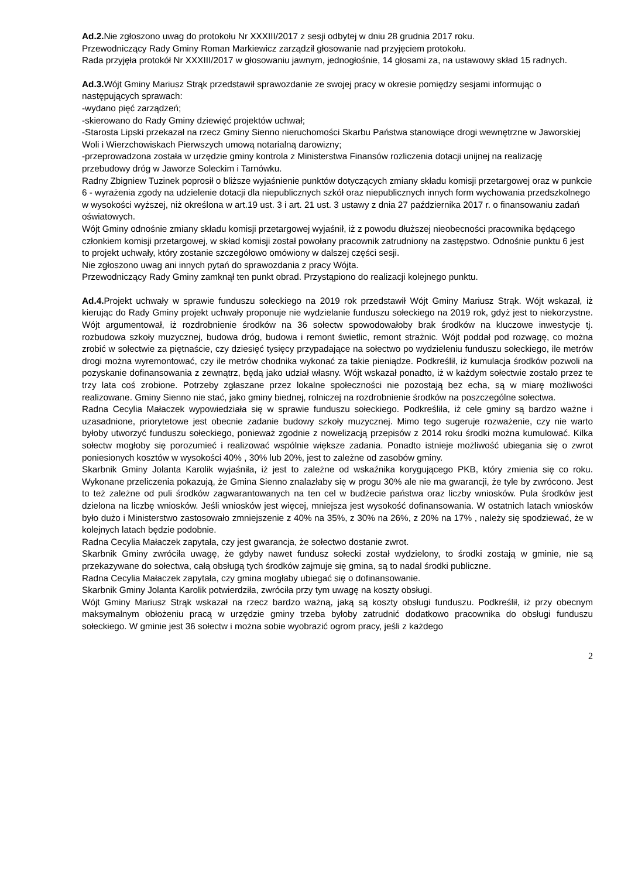Ad.2. Nie zgłoszono uwag do protokołu Nr XXXIII/2017 z sesji odbytej w dniu 28 grudnia 2017 roku.
Przewodniczący Rady Gminy Roman Markiewicz zarządził głosowanie nad przyjęciem protokołu.
Rada przyjęła protokół Nr XXXIII/2017 w głosowaniu jawnym, jednogłośnie, 14 głosami za, na ustawowy skład 15 radnych.
Ad.3. Wójt Gminy Mariusz Strąk przedstawił sprawozdanie ze swojej pracy w okresie pomiędzy sesjami informując o następujących sprawach:
-wydano pięć zarządzeń;
-skierowano do Rady Gminy dziewięć projektów uchwał;
-Starosta Lipski przekazał na rzecz Gminy Sienno nieruchomości Skarbu Państwa stanowiące drogi wewnętrzne w Jaworskiej Woli i Wierzchowiskach Pierwszych umową notarialną darowizny;
-przeprowadzona została w urzędzie gminy kontrola z Ministerstwa Finansów rozliczenia dotacji unijnej na realizację przebudowy dróg w Jaworze Soleckim i Tarnówku.
Radny Zbigniew Tuzinek poprosił o bliższe wyjaśnienie punktów dotyczących zmiany składu komisji przetargowej oraz w punkcie 6 - wyrażenia zgody na udzielenie dotacji dla niepublicznych szkół oraz niepublicznych innych form wychowania przedszkolnego w wysokości wyższej, niż określona w art.19 ust. 3 i art. 21 ust. 3 ustawy z dnia 27 października 2017 r. o finansowaniu zadań oświatowych.
Wójt Gminy odnośnie zmiany składu komisji przetargowej wyjaśnił, iż z powodu dłuższej nieobecności pracownika będącego członkiem komisji przetargowej, w skład komisji został powołany pracownik zatrudniony na zastępstwo. Odnośnie punktu 6 jest to projekt uchwały, który zostanie szczegółowo omówiony w dalszej części sesji.
Nie zgłoszono uwag ani innych pytań do sprawozdania z pracy Wójta.
Przewodniczący Rady Gminy zamknął ten punkt obrad. Przystąpiono do realizacji kolejnego punktu.
Ad.4. Projekt uchwały w sprawie funduszu sołeckiego na 2019 rok przedstawił Wójt Gminy Mariusz Strąk. Wójt wskazał, iż kierując do Rady Gminy projekt uchwały proponuje nie wydzielanie funduszu sołeckiego na 2019 rok, gdyż jest to niekorzystne. Wójt argumentował, iż rozdrobnienie środków na 36 sołectw spowodowałoby brak środków na kluczowe inwestycje tj. rozbudowa szkoły muzycznej, budowa dróg, budowa i remont świetlic, remont strażnic. Wójt poddał pod rozwagę, co można zrobić w sołectwie za piętnaście, czy dziesięć tysięcy przypadające na sołectwo po wydzieleniu funduszu sołeckiego, ile metrów drogi można wyremontować, czy ile metrów chodnika wykonać za takie pieniądze. Podkreślił, iż kumulacja środków pozwoli na pozyskanie dofinansowania z zewnątrz, będą jako udział własny. Wójt wskazał ponadto, iż w każdym sołectwie zostało przez te trzy lata coś zrobione. Potrzeby zgłaszane przez lokalne społeczności nie pozostają bez echa, są w miarę możliwości realizowane. Gminy Sienno nie stać, jako gminy biednej, rolniczej na rozdrobnienie środków na poszczególne sołectwa.
Radna Cecylia Małaczek wypowiedziała się w sprawie funduszu sołeckiego. Podkreśliła, iż cele gminy są bardzo ważne i uzasadnione, priorytetowe jest obecnie zadanie budowy szkoły muzycznej. Mimo tego sugeruje rozważenie, czy nie warto byłoby utworzyć funduszu sołeckiego, ponieważ zgodnie z nowelizacją przepisów z 2014 roku środki można kumulować. Kilka sołectw mogłoby się porozumieć i realizować wspólnie większe zadania. Ponadto istnieje możliwość ubiegania się o zwrot poniesionych kosztów w wysokości 40% , 30% lub 20%, jest to zależne od zasobów gminy.
Skarbnik Gminy Jolanta Karolik wyjaśniła, iż jest to zależne od wskaźnika korygującego PKB, który zmienia się co roku. Wykonane przeliczenia pokazują, że Gmina Sienno znalazłaby się w progu 30% ale nie ma gwarancji, że tyle by zwrócono. Jest to też zależne od puli środków zagwarantowanych na ten cel w budżecie państwa oraz liczby wniosków. Pula środków jest dzielona na liczbę wniosków. Jeśli wniosków jest więcej, mniejsza jest wysokość dofinansowania. W ostatnich latach wniosków było dużo i Ministerstwo zastosowało zmniejszenie z 40% na 35%, z 30% na 26%, z 20% na 17% , należy się spodziewać, że w kolejnych latach będzie podobnie.
Radna Cecylia Małaczek zapytała, czy jest gwarancja, że sołectwo dostanie zwrot.
Skarbnik Gminy zwróciła uwagę, że gdyby nawet fundusz sołecki został wydzielony, to środki zostają w gminie, nie są przekazywane do sołectwa, całą obsługą tych środków zajmuje się gmina, są to nadal środki publiczne.
Radna Cecylia Małaczek zapytała, czy gmina mogłaby ubiegać się o dofinansowanie.
Skarbnik Gminy Jolanta Karolik potwierdziła, zwróciła przy tym uwagę na koszty obsługi.
Wójt Gminy Mariusz Strąk wskazał na rzecz bardzo ważną, jaką są koszty obsługi funduszu. Podkreślił, iż przy obecnym maksymalnym obłożeniu pracą w urzędzie gminy trzeba byłoby zatrudnić dodatkowo pracownika do obsługi funduszu sołeckiego. W gminie jest 36 sołectw i można sobie wyobrazić ogrom pracy, jeśli z każdego
2